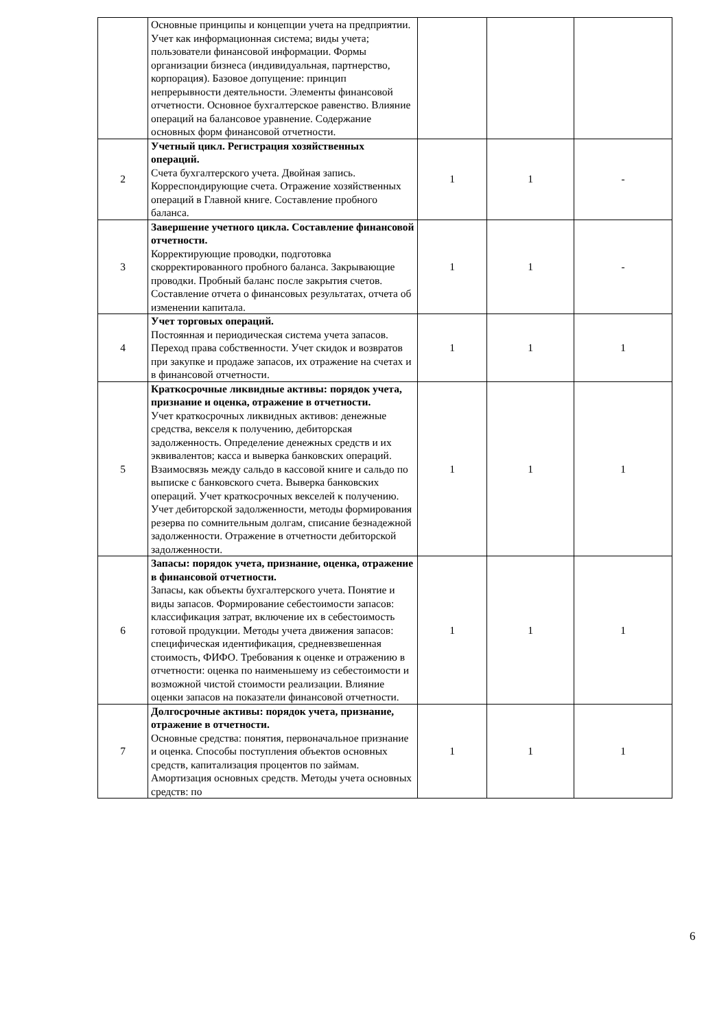| | Основные принципы и концепции учета на предприятии. Учет как информационная система; виды учета; пользователи финансовой информации. Формы организации бизнеса (индивидуальная, партнерство, корпорация). Базовое допущение: принцип непрерывности деятельности. Элементы финансовой отчетности. Основное бухгалтерское равенство. Влияние операций на балансовое уравнение. Содержание основных форм финансовой отчетности. | | | |
| 2 | Учетный цикл. Регистрация хозяйственных операций. Счета бухгалтерского учета. Двойная запись. Корреспондирующие счета. Отражение хозяйственных операций в Главной книге. Составление пробного баланса. | 1 | 1 | - |
| 3 | Завершение учетного цикла. Составление финансовой отчетности. Корректирующие проводки, подготовка скорректированного пробного баланса. Закрывающие проводки. Пробный баланс после закрытия счетов. Составление отчета о финансовых результатах, отчета об изменении капитала. | 1 | 1 | - |
| 4 | Учет торговых операций. Постоянная и периодическая система учета запасов. Переход права собственности. Учет скидок и возвратов при закупке и продаже запасов, их отражение на счетах и в финансовой отчетности. | 1 | 1 | 1 |
| 5 | Краткосрочные ликвидные активы: порядок учета, признание и оценка, отражение в отчетности. Учет краткосрочных ликвидных активов: денежные средства, векселя к получению, дебиторская задолженность. Определение денежных средств и их эквивалентов; касса и выверка банковских операций. Взаимосвязь между сальдо в кассовой книге и сальдо по выписке с банковского счета. Выверка банковских операций. Учет краткосрочных векселей к получению. Учет дебиторской задолженности, методы формирования резерва по сомнительным долгам, списание безнадежной задолженности. Отражение в отчетности дебиторской задолженности. | 1 | 1 | 1 |
| 6 | Запасы: порядок учета, признание, оценка, отражение в финансовой отчетности. Запасы, как объекты бухгалтерского учета. Понятие и виды запасов. Формирование себестоимости запасов: классификация затрат, включение их в себестоимость готовой продукции. Методы учета движения запасов: специфическая идентификация, средневзвешенная стоимость, ФИФО. Требования к оценке и отражению в отчетности: оценка по наименьшему из себестоимости и возможной чистой стоимости реализации. Влияние оценки запасов на показатели финансовой отчетности. | 1 | 1 | 1 |
| 7 | Долгосрочные активы: порядок учета, признание, отражение в отчетности. Основные средства: понятия, первоначальное признание и оценка. Способы поступления объектов основных средств, капитализация процентов по займам. Амортизация основных средств. Методы учета основных средств: по | 1 | 1 | 1 |
6